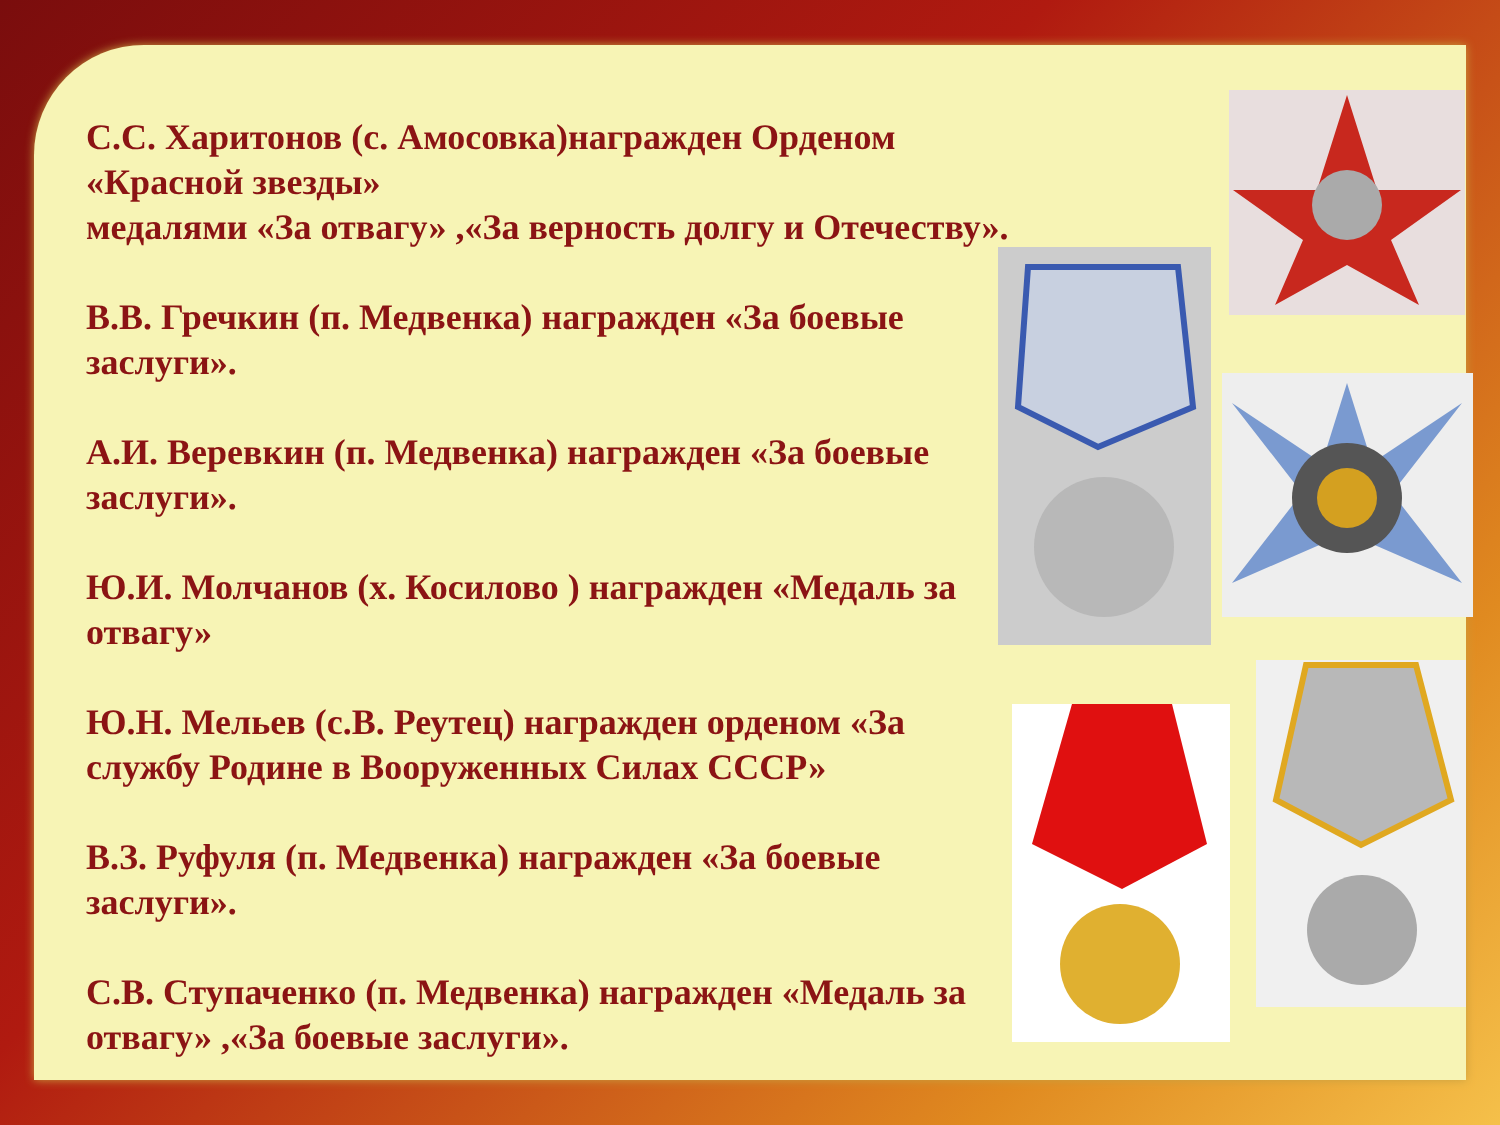С.С. Харитонов (с. Амосовка)награжден Орденом «Красной звезды»
медалями «За отвагу» ,«За верность долгу и Отечеству».
В.В. Гречкин (п. Медвенка) награжден «За боевые заслуги».
А.И. Веревкин (п. Медвенка) награжден «За боевые заслуги».
Ю.И. Молчанов (х. Косилово ) награжден «Медаль за отвагу»
Ю.Н. Мельев (с.В. Реутец) награжден орденом «За службу Родине в Вооруженных Силах СССР»
В.З. Руфуля (п. Медвенка) награжден «За боевые заслуги».
С.В. Ступаченко (п. Медвенка) награжден «Медаль за отвагу» ,«За боевые заслуги».